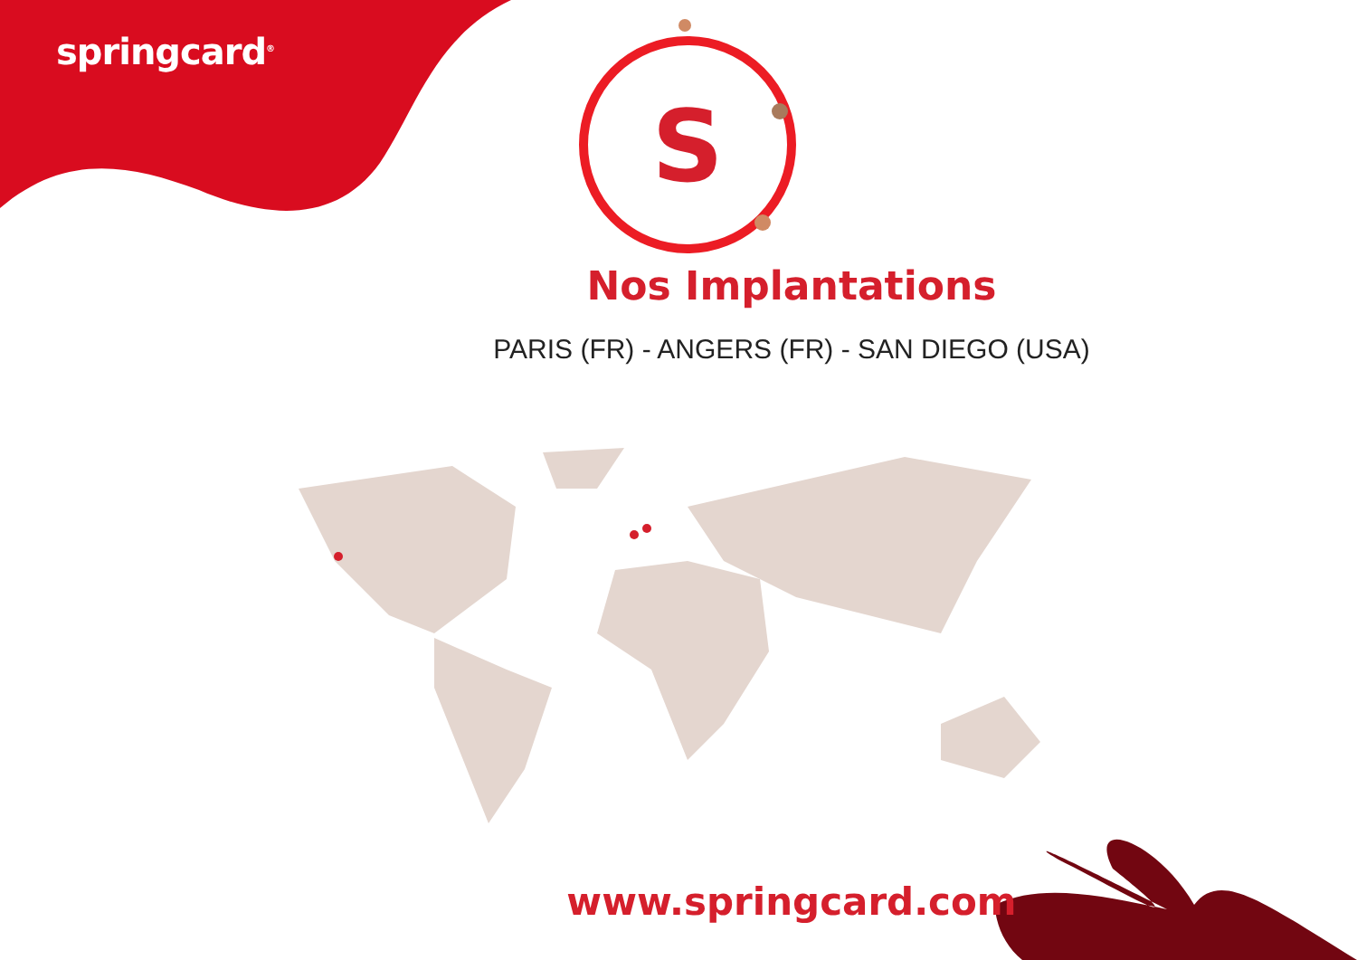S
springcard<sup>®</sup>
Nos Implantations
PARIS (FR) - ANGERS (FR) - SAN DIEGO (USA)
www.springcard.com